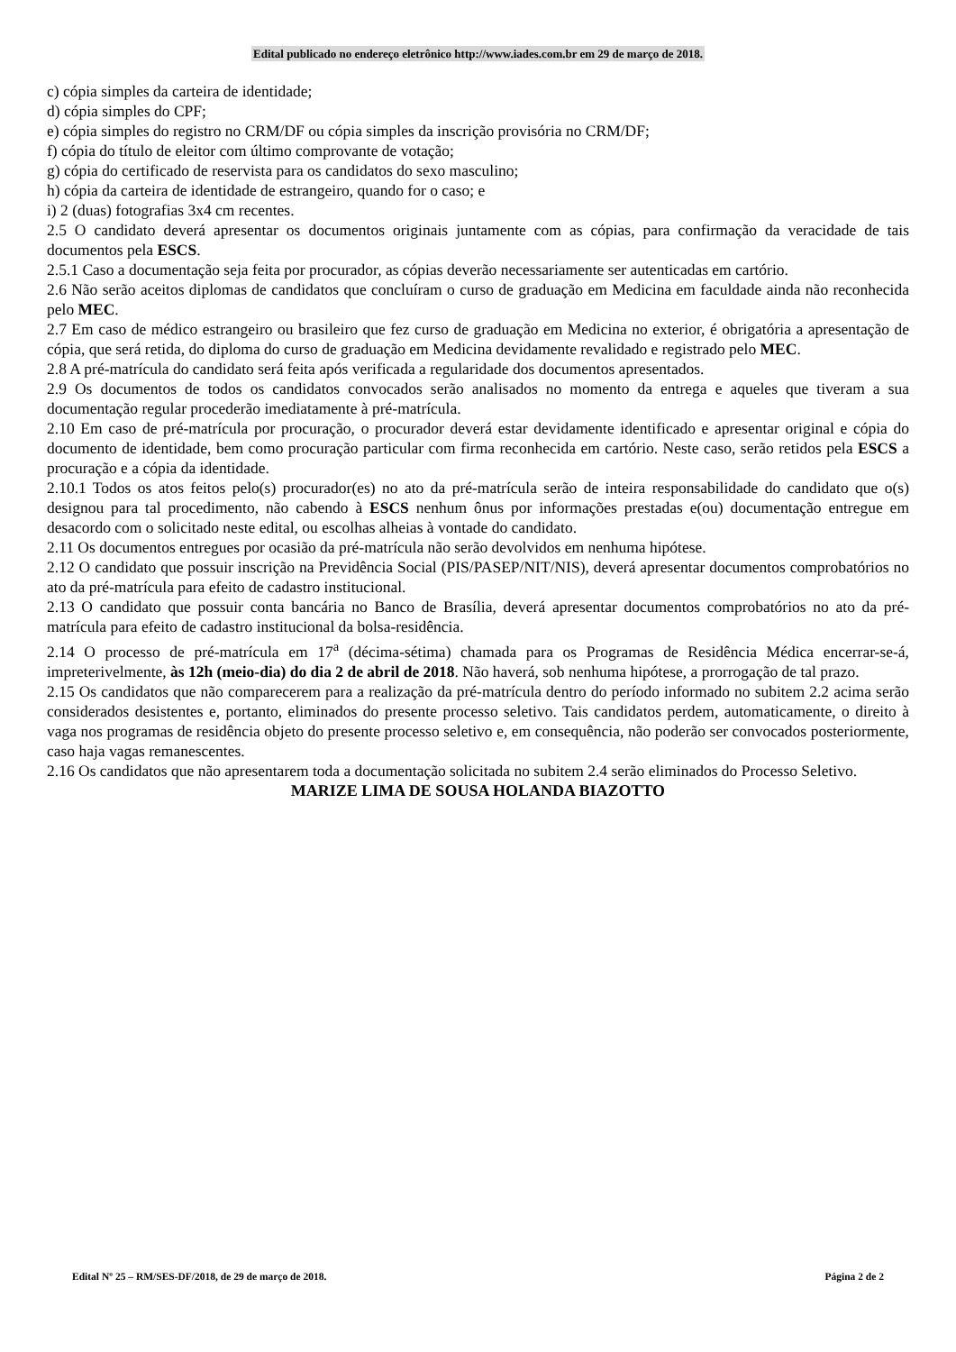Edital publicado no endereço eletrônico http://www.iades.com.br em 29 de março de 2018.
c) cópia simples da carteira de identidade;
d) cópia simples do CPF;
e) cópia simples do registro no CRM/DF ou cópia simples da inscrição provisória no CRM/DF;
f) cópia do título de eleitor com último comprovante de votação;
g) cópia do certificado de reservista para os candidatos do sexo masculino;
h) cópia da carteira de identidade de estrangeiro, quando for o caso; e
i) 2 (duas) fotografias 3x4 cm recentes.
2.5 O candidato deverá apresentar os documentos originais juntamente com as cópias, para confirmação da veracidade de tais documentos pela ESCS.
2.5.1 Caso a documentação seja feita por procurador, as cópias deverão necessariamente ser autenticadas em cartório.
2.6 Não serão aceitos diplomas de candidatos que concluíram o curso de graduação em Medicina em faculdade ainda não reconhecida pelo MEC.
2.7 Em caso de médico estrangeiro ou brasileiro que fez curso de graduação em Medicina no exterior, é obrigatória a apresentação de cópia, que será retida, do diploma do curso de graduação em Medicina devidamente revalidado e registrado pelo MEC.
2.8 A pré-matrícula do candidato será feita após verificada a regularidade dos documentos apresentados.
2.9 Os documentos de todos os candidatos convocados serão analisados no momento da entrega e aqueles que tiveram a sua documentação regular procederão imediatamente à pré-matrícula.
2.10 Em caso de pré-matrícula por procuração, o procurador deverá estar devidamente identificado e apresentar original e cópia do documento de identidade, bem como procuração particular com firma reconhecida em cartório. Neste caso, serão retidos pela ESCS a procuração e a cópia da identidade.
2.10.1 Todos os atos feitos pelo(s) procurador(es) no ato da pré-matrícula serão de inteira responsabilidade do candidato que o(s) designou para tal procedimento, não cabendo à ESCS nenhum ônus por informações prestadas e(ou) documentação entregue em desacordo com o solicitado neste edital, ou escolhas alheias à vontade do candidato.
2.11 Os documentos entregues por ocasião da pré-matrícula não serão devolvidos em nenhuma hipótese.
2.12 O candidato que possuir inscrição na Previdência Social (PIS/PASEP/NIT/NIS), deverá apresentar documentos comprobatórios no ato da pré-matrícula para efeito de cadastro institucional.
2.13 O candidato que possuir conta bancária no Banco de Brasília, deverá apresentar documentos comprobatórios no ato da pré-matrícula para efeito de cadastro institucional da bolsa-residência.
2.14 O processo de pré-matrícula em 17<sup>a</sup> (décima-sétima) chamada para os Programas de Residência Médica encerrar-se-á, impreterivelmente, às 12h (meio-dia) do dia 2 de abril de 2018. Não haverá, sob nenhuma hipótese, a prorrogação de tal prazo.
2.15 Os candidatos que não comparecerem para a realização da pré-matrícula dentro do período informado no subitem 2.2 acima serão considerados desistentes e, portanto, eliminados do presente processo seletivo. Tais candidatos perdem, automaticamente, o direito à vaga nos programas de residência objeto do presente processo seletivo e, em consequência, não poderão ser convocados posteriormente, caso haja vagas remanescentes.
2.16 Os candidatos que não apresentarem toda a documentação solicitada no subitem 2.4 serão eliminados do Processo Seletivo.
MARIZE LIMA DE SOUSA HOLANDA BIAZOTTO
Edital Nº 25 – RM/SES-DF/2018, de 29 de março de 2018. Página 2 de 2